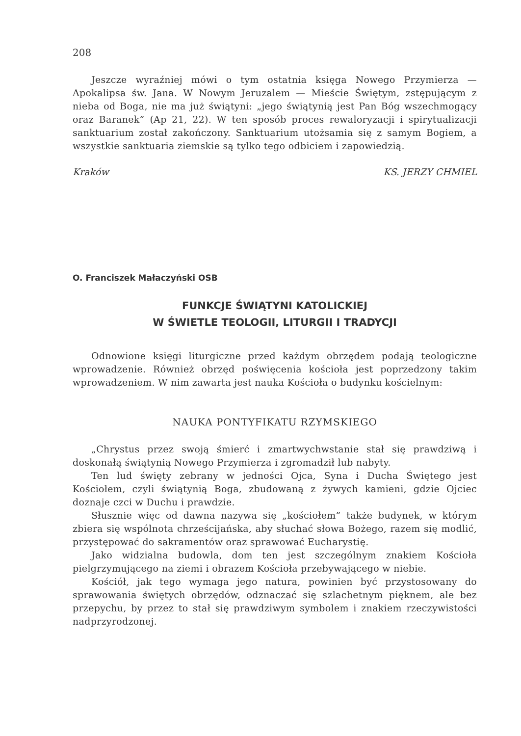208
Jeszcze wyraźniej mówi o tym ostatnia księga Nowego Przymierza — Apokalipsa św. Jana. W Nowym Jeruzalem — Mieście Świętym, zstępującym z nieba od Boga, nie ma już świątyni: „jego świątynią jest Pan Bóg wszechmogący oraz Baranek” (Ap 21, 22). W ten sposób proces rewaloryzacji i spirytualizacji sanktuarium został zakończony. Sanktuarium utożsamia się z samym Bogiem, a wszystkie sanktuaria ziemskie są tylko tego odbiciem i zapowiedzią.
Kraków KS. JERZY CHMIEL
O. Franciszek Małaczyński OSB
FUNKCJE ŚWIĄTYNI KATOLICKIEJ
W ŚWIETLE TEOLOGII, LITURGII I TRADYCJI
Odnowione księgi liturgiczne przed każdym obrzędem podają teologiczne wprowadzenie. Również obrzęd poświęcenia kościoła jest poprzedzony takim wprowadzeniem. W nim zawarta jest nauka Kościoła o budynku kościelnym:
NAUKA PONTYFIKATU RZYMSKIEGO
„Chrystus przez swoją śmierć i zmartwychwstanie stał się prawdziwą i doskonałą świątynią Nowego Przymierza i zgromadził lub nabyty.
Ten lud święty zebrany w jedności Ojca, Syna i Ducha Świętego jest Kościołem, czyli świątynią Boga, zbudowaną z żywych kamieni, gdzie Ojciec doznaje czci w Duchu i prawdzie.
Słusznie więc od dawna nazywa się „kościołem” także budynek, w którym zbiera się wspólnota chrześcijańska, aby słuchać słowa Bożego, razem się modlić, przystępować do sakramentów oraz sprawować Eucharystię.
Jako widzialna budowla, dom ten jest szczególnym znakiem Kościoła pielgrzymującego na ziemi i obrazem Kościoła przebywającego w niebie.
Kościół, jak tego wymaga jego natura, powinien być przystosowany do sprawowania świętych obrzędów, odznaczać się szlachetnym pięknem, ale bez przepychu, by przez to stał się prawdziwym symbolem i znakiem rzeczywistości nadprzyrodzonej.